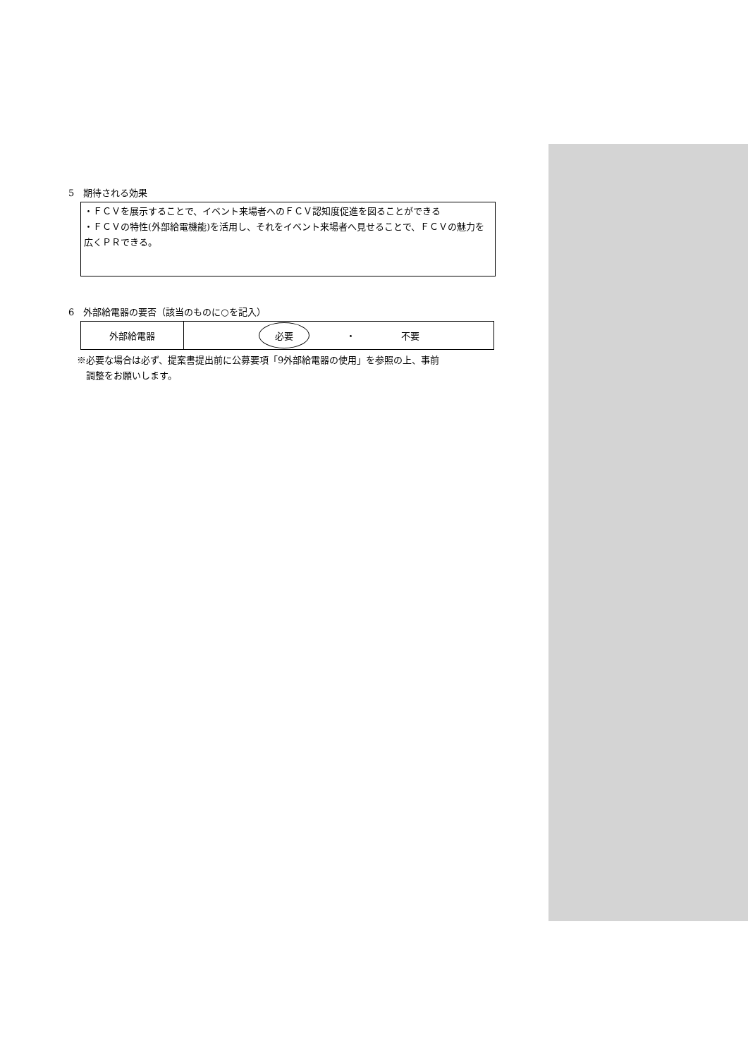5　期待される効果
・ＦＣＶを展示することで、イベント来場者へのＦＣＶ認知度促進を図ることができる
・ＦＣＶの特性(外部給電機能)を活用し、それをイベント来場者へ見せることで、ＦＣＶの魅力を広くＰＲできる。
6　外部給電器の要否（該当のものに○を記入）
| 外部給電器 | 必要 ・ 不要 |
※必要な場合は必ず、提案書提出前に公募要項「9外部給電器の使用」を参照の上、事前
　調整をお願いします。